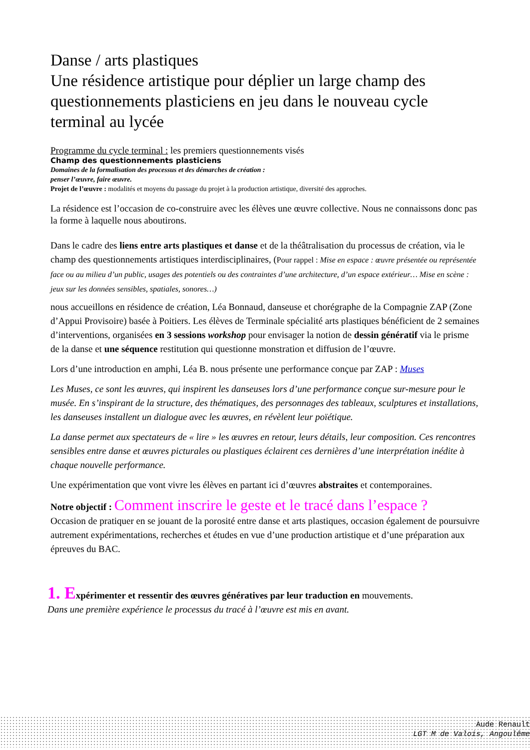Danse / arts plastiques
Une résidence artistique pour déplier un large champ des questionnements plasticiens en jeu dans le nouveau cycle terminal au lycée
Programme du cycle terminal : les premiers questionnements visés
Champ des questionnements plasticiens
Domaines de la formalisation des processus et des démarches de création :
penser l’œuvre, faire œuvre.
Projet de l’œuvre : modalités et moyens du passage du projet à la production artistique, diversité des approches.
La résidence est l’occasion de co-construire avec les élèves une œuvre collective. Nous ne connaissons donc pas la forme à laquelle nous aboutirons.
Dans le cadre des liens entre arts plastiques et danse et de la théâtralisation du processus de création, via le champ des questionnements artistiques interdisciplinaires, (Pour rappel : Mise en espace : œuvre présentée ou représentée face ou au milieu d’un public, usages des potentiels ou des contraintes d’une architecture, d’un espace extérieur… Mise en scène : jeux sur les données sensibles, spatiales, sonores…)
nous accueillons en résidence de création, Léa Bonnaud, danseuse et chorégraphe de la Compagnie ZAP (Zone d’Appui Provisoire) basée à Poitiers. Les élèves de Terminale spécialité arts plastiques bénéficient de 2 semaines d’interventions, organisées en 3 sessions workshop pour envisager la notion de dessin génératif via le prisme de la danse et une séquence restitution qui questionne monstration et diffusion de l’œuvre.
Lors d’une introduction en amphi, Léa B. nous présente une performance conçue par ZAP : Muses
Les Muses, ce sont les œuvres, qui inspirent les danseuses lors d’une performance conçue sur-mesure pour le musée. En s’inspirant de la structure, des thématiques, des personnages des tableaux, sculptures et installations, les danseuses installent un dialogue avec les œuvres, en révèlent leur poïétique.
La danse permet aux spectateurs de « lire » les œuvres en retour, leurs détails, leur composition. Ces rencontres sensibles entre danse et œuvres picturales ou plastiques éclairent ces dernières d’une interprétation inédite à chaque nouvelle performance.
Une expérimentation que vont vivre les élèves en partant ici d’œuvres abstraites et contemporaines.
Notre objectif : Comment inscrire le geste et le tracé dans l’espace ?
Occasion de pratiquer en se jouant de la porosité entre danse et arts plastiques, occasion également de poursuivre autrement expérimentations, recherches et études en vue d’une production artistique et d’une préparation aux épreuves du BAC.
1. Expérimenter et ressentir des œuvres génératives par leur traduction en mouvements.
Dans une première expérience le processus du tracé à l’œuvre est mis en avant.
Aude Renault
LGT M de Valois, Angoulême